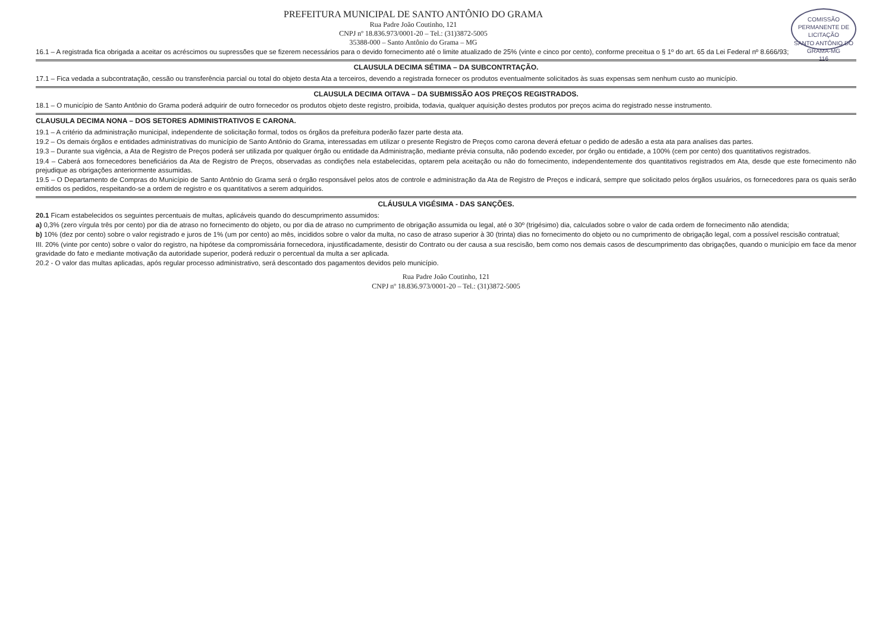COMISSÃO PERMANENTE DE LICITAÇÃO
SANTO ANTÔNIO DO GRAMA-MG
116
PREFEITURA MUNICIPAL DE SANTO ANTÔNIO DO GRAMA
Rua Padre João Coutinho, 121
CNPJ nº 18.836.973/0001-20 – Tel.: (31)3872-5005
35388-000 – Santo Antônio do Grama – MG
16.1 – A registrada fica obrigada a aceitar os acréscimos ou supressões que se fizerem necessários para o devido fornecimento até o limite atualizado de 25% (vinte e cinco por cento), conforme preceitua o § 1º do art. 65 da Lei Federal nº 8.666/93;
CLAUSULA DECIMA SÉTIMA – DA SUBCONTRTAÇÃO.
17.1 – Fica vedada a subcontratação, cessão ou transferência parcial ou total do objeto desta Ata a terceiros, devendo a registrada fornecer os produtos eventualmente solicitados às suas expensas sem nenhum custo ao município.
CLAUSULA DECIMA OITAVA – DA SUBMISSÃO AOS PREÇOS REGISTRADOS.
18.1 – O município de Santo Antônio do Grama poderá adquirir de outro fornecedor os produtos objeto deste registro, proibida, todavia, qualquer aquisição destes produtos por preços acima do registrado nesse instrumento.
CLAUSULA DECIMA NONA – DOS SETORES ADMINISTRATIVOS E CARONA.
19.1 – A critério da administração municipal, independente de solicitação formal, todos os órgãos da prefeitura poderão fazer parte desta ata.
19.2 – Os demais órgãos e entidades administrativas do município de Santo Antônio do Grama, interessadas em utilizar o presente Registro de Preços como carona deverá efetuar o pedido de adesão a esta ata para analises das partes.
19.3 – Durante sua vigência, a Ata de Registro de Preços poderá ser utilizada por qualquer órgão ou entidade da Administração, mediante prévia consulta, não podendo exceder, por órgão ou entidade, a 100% (cem por cento) dos quantitativos registrados.
19.4 – Caberá aos fornecedores beneficiários da Ata de Registro de Preços, observadas as condições nela estabelecidas, optarem pela aceitação ou não do fornecimento, independentemente dos quantitativos registrados em Ata, desde que este fornecimento não prejudique as obrigações anteriormente assumidas.
19.5 – O Departamento de Compras do Município de Santo Antônio do Grama será o órgão responsável pelos atos de controle e administração da Ata de Registro de Preços e indicará, sempre que solicitado pelos órgãos usuários, os fornecedores para os quais serão emitidos os pedidos, respeitando-se a ordem de registro e os quantitativos a serem adquiridos.
CLÁUSULA VIGÉSIMA - DAS SANÇÕES.
20.1 Ficam estabelecidos os seguintes percentuais de multas, aplicáveis quando do descumprimento assumidos:
a) 0,3% (zero vírgula três por cento) por dia de atraso no fornecimento do objeto, ou por dia de atraso no cumprimento de obrigação assumida ou legal, até o 30º (trigésimo) dia, calculados sobre o valor de cada ordem de fornecimento não atendida;
b) 10% (dez por cento) sobre o valor registrado e juros de 1% (um por cento) ao mês, incididos sobre o valor da multa, no caso de atraso superior à 30 (trinta) dias no fornecimento do objeto ou no cumprimento de obrigação legal, com a possível rescisão contratual;
III. 20% (vinte por cento) sobre o valor do registro, na hipótese da compromissária fornecedora, injustificadamente, desistir do Contrato ou der causa a sua rescisão, bem como nos demais casos de descumprimento das obrigações, quando o município em face da menor gravidade do fato e mediante motivação da autoridade superior, poderá reduzir o percentual da multa a ser aplicada.
20.2 - O valor das multas aplicadas, após regular processo administrativo, será descontado dos pagamentos devidos pelo município.
Rua Padre João Coutinho, 121
CNPJ nº 18.836.973/0001-20 – Tel.: (31)3872-5005